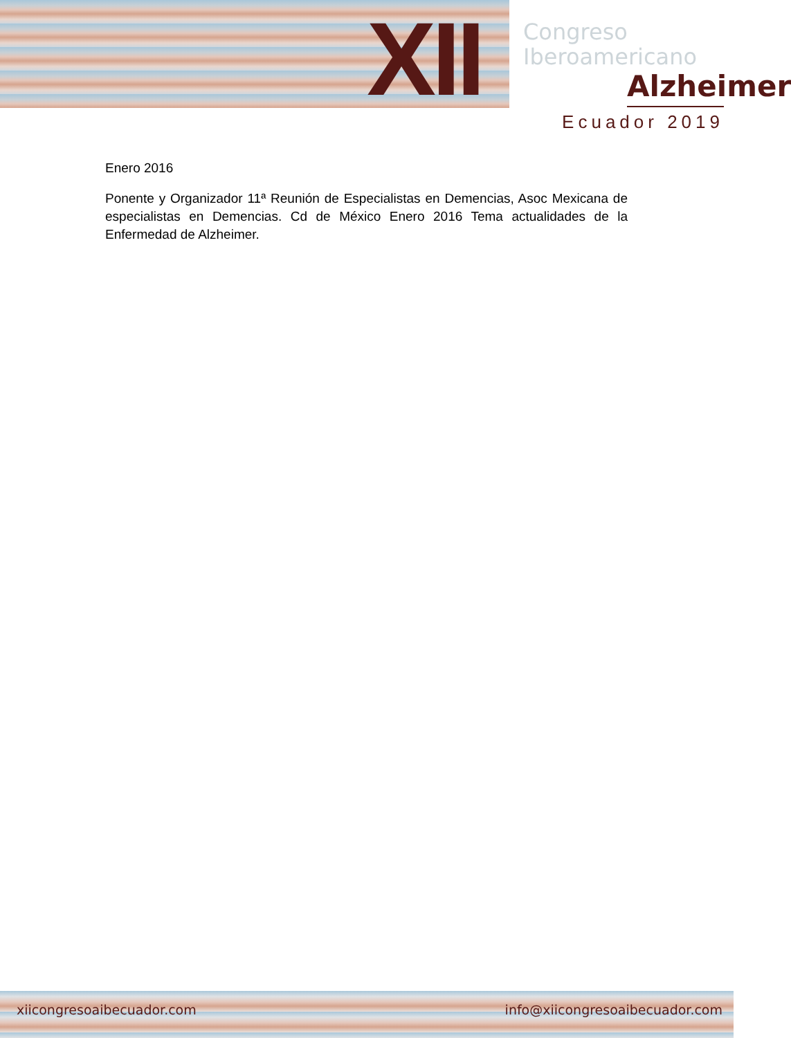XII
Congreso
Iberoamericano
Alzheimer
Ecuador 2019
Enero 2016
Ponente y Organizador 11ª Reunión de Especialistas en Demencias, Asoc Mexicana de especialistas en Demencias. Cd de México Enero 2016 Tema actualidades de la Enfermedad de Alzheimer.
xiicongresoaibecuador.com info@xiicongresoaibecuador.com